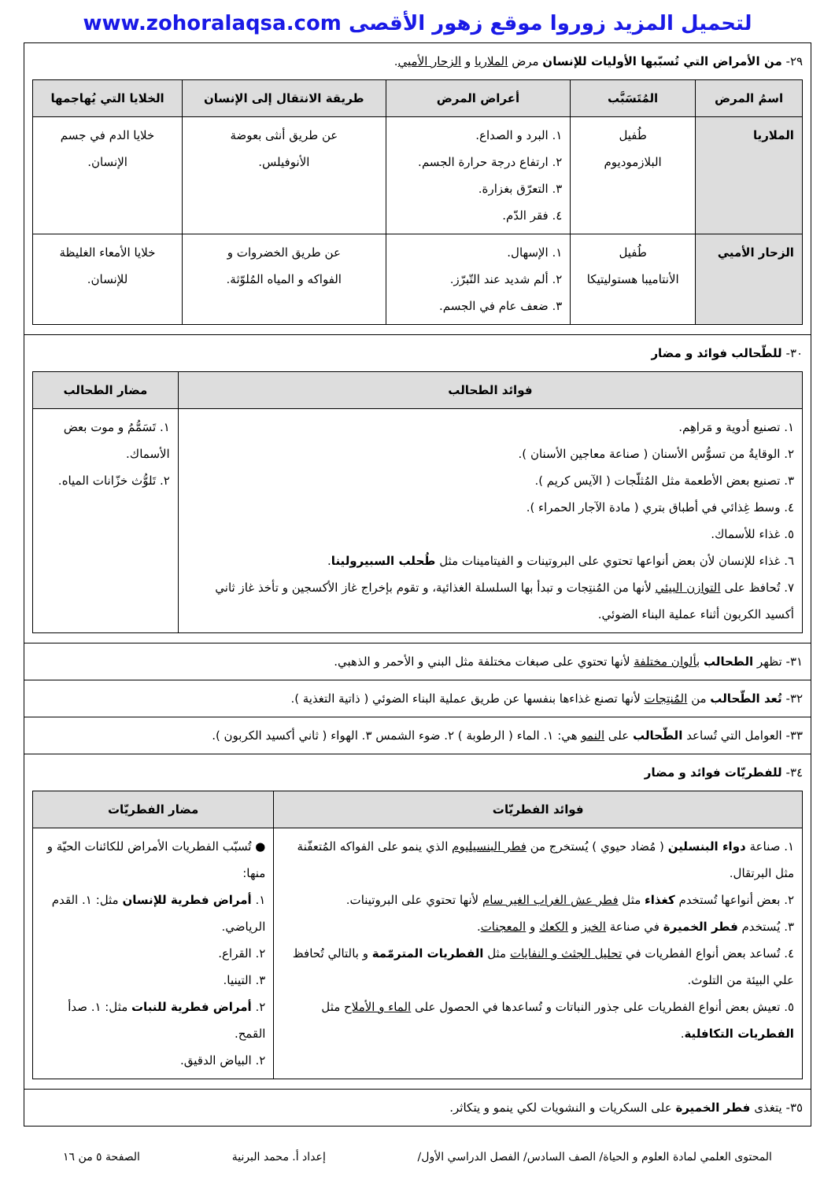لتحميل المزيد زوروا موقع زهور الأقصى www.zohoralaqsa.com
٢٩- من الأمراض التي تُسبّبها الأوليات للإنسان مرض الملاريا و الزحار الأميي.
| اسمُ المرض | المُتَسَبَّب | أعراض المرض | طريقة الانتقال إلى الإنسان | الخلايا التي يُهاجمها |
| --- | --- | --- | --- | --- |
| الملاريا | طُفيل البلازموديوم | ١. البرد و الصداع. ٢. ارتفاع درجة حرارة الجسم. ٣. التعرّق بغزارة. ٤. فقر الدّم. | عن طريق أنثى بعوضة الأنوفيلس. | خلايا الدم في جسم الإنسان. |
| الزحار الأميي | طُفيل الأنتاميبا هستوليتيكا | ١. الإسهال. ٢. ألم شديد عند التّبرّز. ٣. ضعف عام في الجسم. | عن طريق الخضروات و الفواكه و المياه المُلوّثة. | خلايا الأمعاء الغليظة للإنسان. |
٣٠- للطّحالب فوائد و مضار
| فوائد الطحالب | مضار الطحالب |
| --- | --- |
| ١. تصنيع أدوية و مَراهِم. ٢. الوقايةُ من تسوُّس الأسنان ( صناعة معاجين الأسنان ). ٣. تصنيع بعض الأطعمة مثل المُثلّجات ( الآيس كريم ). ٤. وسط غِذائي في أطباق بتري ( مادة الآجار الحمراء ). ٥. غذاء للأسماك. ٦. غذاء للإنسان لأن بعض أنواعها تحتوي على البروتينات و الفيتامينات مثل طُحلب السبيرولينا . ٧. تُحافظ على التوازن البيئي لأنها من المُنتِجات و تبدأ بها السلسلة الغذائية، و تقوم بإخراج غاز الأكسجين و تأخذ غاز ثاني أكسيد الكربون أثناء عملية البناء الضوئي. | ١. تَسَمُّمُ و موت بعض الأسماك. ٢. تَلوُّث خزّانات المياه. |
٣١- تظهر الطحالب بألوان مختلفة لأنها تحتوي على صبغات مختلفة مثل البني و الأحمر و الذهبي.
٣٢- تُعد الطّحالب من المُنتِجات لأنها تصنع غذاءها بنفسها عن طريق عملية البناء الضوئي ( ذاتية التغذية ).
٣٣- العوامل التي تُساعد الطّحالب على النمو هي: ١. الماء ( الرطوبة ) ٢. ضوء الشمس ٣. الهواء ( ثاني أكسيد الكربون ).
٣٤- للفطريّات فوائد و مضار
| فوائد الفطريّات | مضار الفطريّات |
| --- | --- |
| ١. صناعة دواء البنسلين ( مُضاد حيوي ) يُستخرج من فطر البنسيليوم الذي ينمو على الفواكه المُتعفّنة مثل البرتقال. ٢. بعض أنواعها تُستخدم كغذاء مثل فطر عش الغراب الغير سام لأنها تحتوي على البروتينات. ٣. يُستخدم فطر الخميرة في صناعة الخبز و الكعك و المعجنات . ٤. تُساعد بعض أنواع الفطريات في تحليل الجثث و النفايات مثل الفطريات المترمّمة و بالتالي تُحافظ علي البيئة من التلوث. ٥. تعيش بعض أنواع الفطريات على جذور النباتات و تُساعدها في الحصول على الماء و الأملاح مثل الفطريات التكافلية . | ● تُسبّب الفطريات الأمراض للكائنات الحيّة و منها: ١. أمراض فطرية للإنسان مثل: ١. القدم الرياضي. ٢. القراع. ٣. التينيا. ٢. أمراض فطرية للنبات مثل: ١. صدأ القمح. ٢. البياض الدقيق. |
٣٥- يتغذى فطر الخميرة على السكريات و النشويات لكي ينمو و يتكاثر.
المحتوى العلمي لمادة العلوم و الحياة/ الصف السادس/ الفصل الدراسي الأول/ إعداد أ. محمد البرنية الصفحة ٥ من ١٦